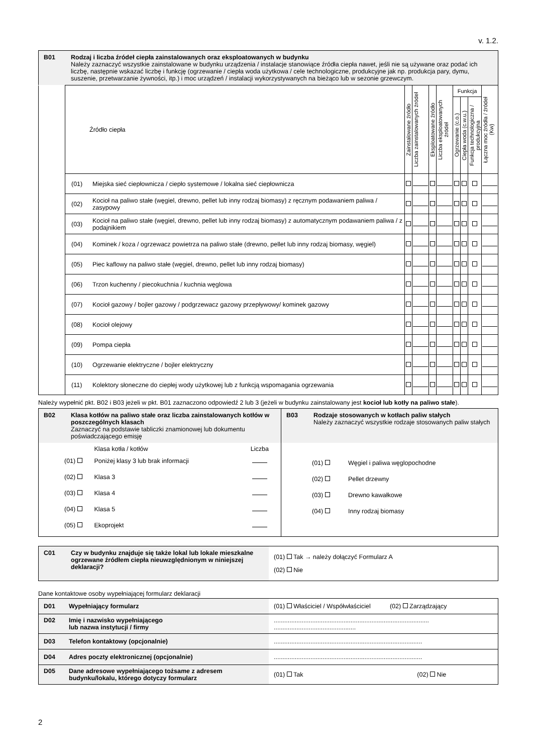v. 1.2.
B01 Rodzaj i liczba źródeł ciepła zainstalowanych oraz eksploatowanych w budynku
Należy zaznaczyć wszystkie zainstalowane w budynku urządzenia / instalacje stanowiące źródła ciepła nawet, jeśli nie są używane oraz podać ich liczbę, następnie wskazać liczbę i funkcję (ogrzewanie / ciepła woda użytkowa / cele technologiczne, produkcyjne jak np. produkcja pary, dymu, suszenie, przetwarzanie żywności, itp.) i moc urządzeń / instalacji wykorzystywanych na bieżąco lub w sezonie grzewczym.
| | Źródło ciepła | | Zainstalowane źródło | Liczba zainstalowanych źródeł | Eksploatowane źródło | Liczba eksploatowanych źródeł | Funkcja | | | Łączna moc źródła / źródeł (Kw) |
| | | | | | | | Ogrzewanie (c.o.) | Ciepła woda (c.w.u.) | Funkcja technologiczna / produkcyjna | |
| | (01) | Miejska sieć ciepłownicza / ciepło systemowe / lokalna sieć ciepłownicza | | | | | | | | |
| | (02) | Kocioł na paliwo stałe (węgiel, drewno, pellet lub inny rodzaj biomasy) z ręcznym podawaniem paliwa / zasypowy | | | | | | | | |
| | (03) | Kocioł na paliwo stałe (węgiel, drewno, pellet lub inny rodzaj biomasy) z automatycznym podawaniem paliwa / z podajnikiem | | | | | | | | |
| | (04) | Kominek / koza / ogrzewacz powietrza na paliwo stałe (drewno, pellet lub inny rodzaj biomasy, węgiel) | | | | | | | | |
| | (05) | Piec kaflowy na paliwo stałe (węgiel, drewno, pellet lub inny rodzaj biomasy) | | | | | | | | |
| | (06) | Trzon kuchenny / piecokuchnia / kuchnia węglowa | | | | | | | | |
| | (07) | Kocioł gazowy / bojler gazowy / podgrzewacz gazowy przepływowy/ kominek gazowy | | | | | | | | |
| | (08) | Kocioł olejowy | | | | | | | | |
| | (09) | Pompa ciepła | | | | | | | | |
| | (10) | Ogrzewanie elektryczne / bojler elektryczny | | | | | | | | |
| | (11) | Kolektory słoneczne do ciepłej wody użytkowej lub z funkcją wspomagania ogrzewania | | | | | | | | |
Należy wypełnić pkt. B02 i B03 jeżeli w pkt. B01 zaznaczono odpowiedź 2 lub 3 (jeżeli w budynku zainstalowany jest kocioł lub kotły na paliwo stałe).
B02 Klasa kotłów na paliwo stałe oraz liczba zainstalowanych kotłów w poszczególnych klasach
Zaznaczyć na podstawie tabliczki znamionowej lub dokumentu poświadczającego emisję
| | Klasa kotła / kotłów | Liczba |
| (01) | Poniżej klasy 3 lub brak informacji | |
| (02) | Klasa 3 | |
| (03) | Klasa 4 | |
| (04) | Klasa 5 | |
| (05) | Ekoprojekt | |
B03 Rodzaje stosowanych w kotłach paliw stałych
Należy zaznaczyć wszystkie rodzaje stosowanych paliw stałych
| (01) | Węgiel i paliwa węglopochodne |
| (02) | Pellet drzewny |
| (03) | Drewno kawałkowe |
| (04) | Inny rodzaj biomasy |
C01 Czy w budynku znajduje się także lokal lub lokale mieszkalne ogrzewane źródłem ciepła nieuwzględnionym w niniejszej deklaracji?
(01) Tak → należy dołączyć Formularz A
(02) Nie
Dane kontaktowe osoby wypełniającej formularz deklaracji
| D01 Wypełniający formularz | (01) Właściciel / Współwłaściciel (02) Zarządzający |
| D02 Imię i nazwisko wypełniającego lub nazwa instytucji / firmy | ......................................................................................... ............................................... |
| D03 Telefon kontaktowy (opcjonalnie) | ..................................................................................... |
| D04 Adres poczty elektronicznej (opcjonalnie) | ..................................................................................... |
| D05 Dane adresowe wypełniającego tożsame z adresem budynku/lokalu, którego dotyczy formularz | (01) Tak (02) Nie |
2